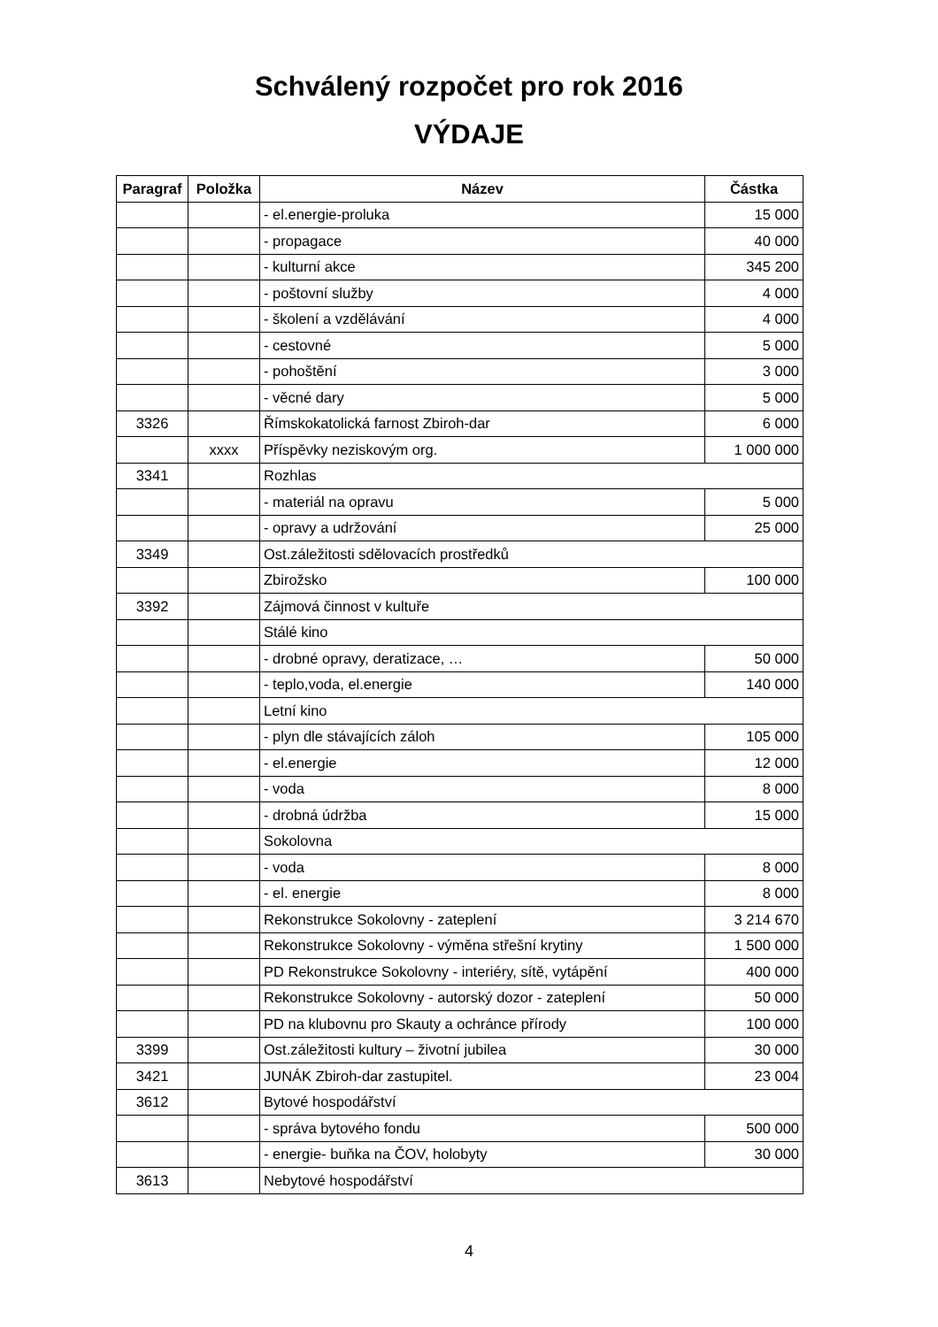Schválený rozpočet pro rok 2016
VÝDAJE
| Paragraf | Položka | Název | Částka |
| --- | --- | --- | --- |
| | | - el.energie-proluka | 15 000 |
| | | - propagace | 40 000 |
| | | - kulturní akce | 345 200 |
| | | - poštovní služby | 4 000 |
| | | - školení a vzdělávání | 4 000 |
| | | - cestovné | 5 000 |
| | | - pohoštění | 3 000 |
| | | - věcné dary | 5 000 |
| 3326 | | Římskokatolická farnost Zbiroh-dar | 6 000 |
| | xxxx | Příspěvky neziskovým org. | 1 000 000 |
| 3341 | | Rozhlas | |
| | | - materiál na opravu | 5 000 |
| | | - opravy a udržování | 25 000 |
| 3349 | | Ost.záležitosti sdělovacích prostředků | |
| | | Zbirožsko | 100 000 |
| 3392 | | Zájmová činnost v kultuře | |
| | | Stálé kino | |
| | | - drobné opravy, deratizace, … | 50 000 |
| | | - teplo,voda, el.energie | 140 000 |
| | | Letní kino | |
| | | - plyn dle stávajících záloh | 105 000 |
| | | - el.energie | 12 000 |
| | | - voda | 8 000 |
| | | - drobná údržba | 15 000 |
| | | Sokolovna | |
| | | - voda | 8 000 |
| | | - el. energie | 8 000 |
| | | Rekonstrukce Sokolovny - zateplení | 3 214 670 |
| | | Rekonstrukce Sokolovny - výměna střešní krytiny | 1 500 000 |
| | | PD Rekonstrukce Sokolovny - interiéry, sítě, vytápění | 400 000 |
| | | Rekonstrukce Sokolovny - autorský dozor - zateplení | 50 000 |
| | | PD na klubovnu pro Skauty a ochránce přírody | 100 000 |
| 3399 | | Ost.záležitosti kultury – životní jubilea | 30 000 |
| 3421 | | JUNÁK Zbiroh-dar zastupitel. | 23 004 |
| 3612 | | Bytové hospodářství | |
| | | - správa bytového fondu | 500 000 |
| | | - energie- buňka na ČOV, holobyty | 30 000 |
| 3613 | | Nebytové hospodářství | |
4